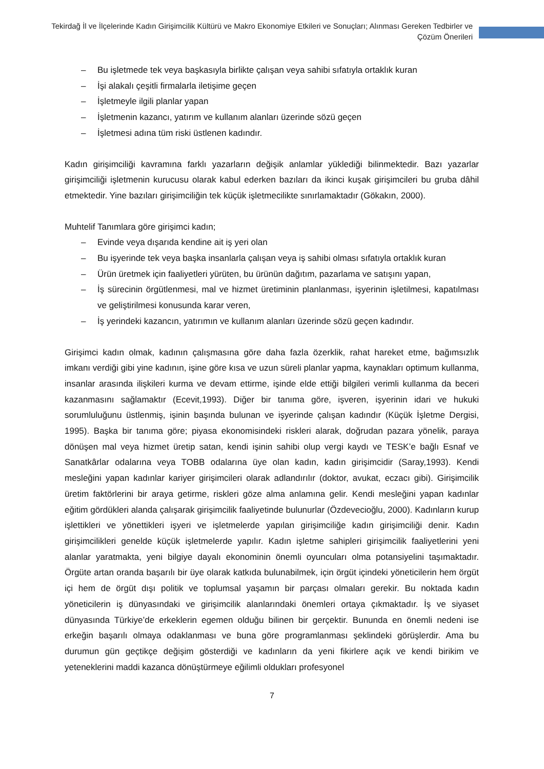Tekirdağ İl ve İlçelerinde Kadın Girişimcilik Kültürü ve Makro Ekonomiye Etkileri ve Sonuçları; Alınması Gereken Tedbirler ve Çözüm Önerileri
– Bu işletmede tek veya başkasıyla birlikte çalışan veya sahibi sıfatıyla ortaklık kuran
– İşi alakalı çeşitli firmalarla iletişime geçen
– İşletmeyle ilgili planlar yapan
– İşletmenin kazancı, yatırım ve kullanım alanları üzerinde sözü geçen
– İşletmesi adına tüm riski üstlenen kadındır.
Kadın girişimciliği kavramına farklı yazarların değişik anlamlar yüklediği bilinmektedir. Bazı yazarlar girişimciliği işletmenin kurucusu olarak kabul ederken bazıları da ikinci kuşak girişimcileri bu gruba dâhil etmektedir. Yine bazıları girişimciliğin tek küçük işletmecilikte sınırlamaktadır (Gökakın, 2000).
Muhtelif Tanımlara göre girişimci kadın;
– Evinde veya dışarıda kendine ait iş yeri olan
– Bu işyerinde tek veya başka insanlarla çalışan veya iş sahibi olması sıfatıyla ortaklık kuran
– Ürün üretmek için faaliyetleri yürüten, bu ürünün dağıtım, pazarlama ve satışını yapan,
– İş sürecinin örgütlenmesi, mal ve hizmet üretiminin planlanması, işyerinin işletilmesi, kapatılması ve geliştirilmesi konusunda karar veren,
– İş yerindeki kazancın, yatırımın ve kullanım alanları üzerinde sözü geçen kadındır.
Girişimci kadın olmak, kadının çalışmasına göre daha fazla özerklik, rahat hareket etme, bağımsızlık imkanı verdiği gibi yine kadının, işine göre kısa ve uzun süreli planlar yapma, kaynakları optimum kullanma, insanlar arasında ilişkileri kurma ve devam ettirme, işinde elde ettiği bilgileri verimli kullanma da beceri kazanmasını sağlamaktır (Ecevit,1993). Diğer bir tanıma göre, işveren, işyerinin idari ve hukuki sorumluluğunu üstlenmiş, işinin başında bulunan ve işyerinde çalışan kadındır (Küçük İşletme Dergisi, 1995). Başka bir tanıma göre; piyasa ekonomisindeki riskleri alarak, doğrudan pazara yönelik, paraya dönüşen mal veya hizmet üretip satan, kendi işinin sahibi olup vergi kaydı ve TESK’e bağlı Esnaf ve Sanatkârlar odalarına veya TOBB odalarına üye olan kadın, kadın girişimcidir (Saray,1993). Kendi mesleğini yapan kadınlar kariyer girişimcileri olarak adlandırılır (doktor, avukat, eczacı gibi). Girişimcilik üretim faktörlerini bir araya getirme, riskleri göze alma anlamına gelir. Kendi mesleğini yapan kadınlar eğitim gördükleri alanda çalışarak girişimcilik faaliyetinde bulunurlar (Özdevecioğlu, 2000). Kadınların kurup işlettikleri ve yönettikleri işyeri ve işletmelerde yapılan girişimciliğe kadın girişimciliği denir. Kadın girişimcilikleri genelde küçük işletmelerde yapılır. Kadın işletme sahipleri girişimcilik faaliyetlerini yeni alanlar yaratmakta, yeni bilgiye dayalı ekonominin önemli oyuncuları olma potansiyelini taşımaktadır. Örgüte artan oranda başarılı bir üye olarak katkıda bulunabilmek, için örgüt içindeki yöneticilerin hem örgüt içi hem de örgüt dışı politik ve toplumsal yaşamın bir parçası olmaları gerekir. Bu noktada kadın yöneticilerin iş dünyasındaki ve girişimcilik alanlarındaki önemleri ortaya çıkmaktadır. İş ve siyaset dünyasında Türkiye’de erkeklerin egemen olduğu bilinen bir gerçektir. Bununda en önemli nedeni ise erkeğin başarılı olmaya odaklanması ve buna göre programlanması şeklindeki görüşlerdir. Ama bu durumun gün geçtikçe değişim gösterdiği ve kadınların da yeni fikirlere açık ve kendi birikim ve yeteneklerini maddi kazanca dönüştürmeye eğilimli oldukları profesyonel
7